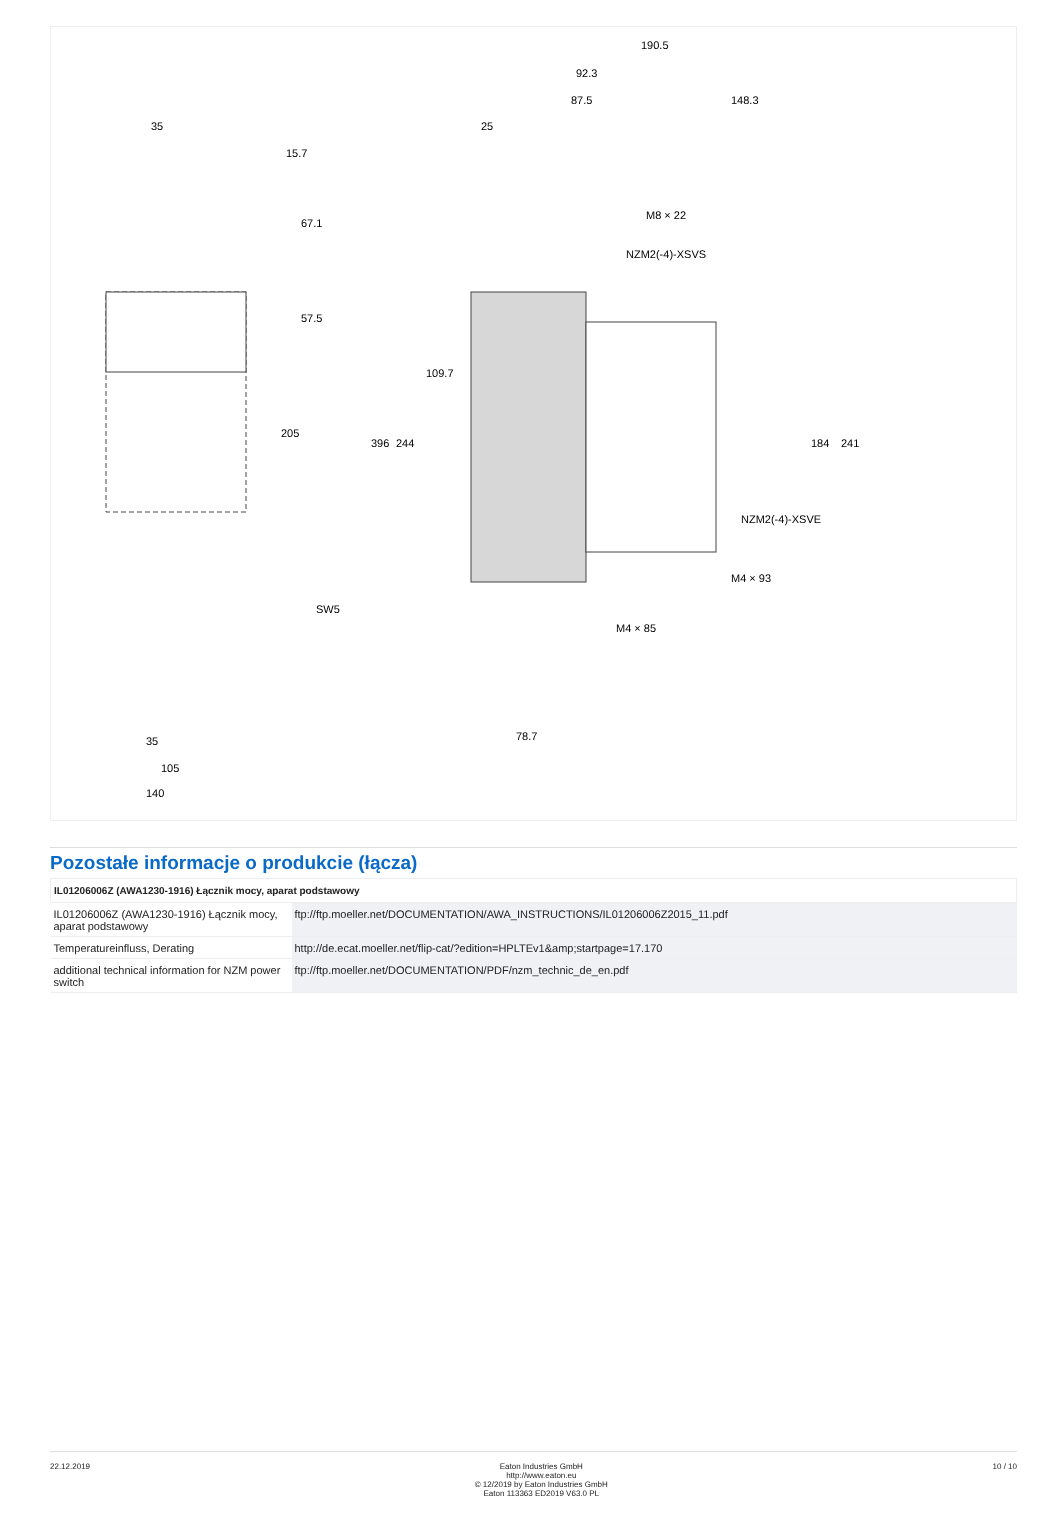35
190.5
92.3
87.5
148.3
25
M8 × 22
NZM2(-4)-XSVS
NZM2(-4)-XSVE
M4 × 93
M4 × 85
SW5
35
105
140
78.7
67.1
57.5
205
396
244
109.7
184
241
15.7
Pozostałe informacje o produkcie (łącza)
| IL01206006Z (AWA1230-1916) Łącznik mocy, aparat podstawowy | |
| --- | --- |
| IL01206006Z (AWA1230-1916) Łącznik mocy, aparat podstawowy | ftp://ftp.moeller.net/DOCUMENTATION/AWA_INSTRUCTIONS/IL01206006Z2015_11.pdf |
| Temperatureinfluss, Derating | http://de.ecat.moeller.net/flip-cat/?edition=HPLTEv1&amp;startpage=17.170 |
| additional technical information for NZM power switch | ftp://ftp.moeller.net/DOCUMENTATION/PDF/nzm_technic_de_en.pdf |
22.12.2019 Eaton Industries GmbH
http://www.eaton.eu
© 12/2019 by Eaton Industries GmbH
Eaton 113363 ED2019 V63.0 PL 10 / 10